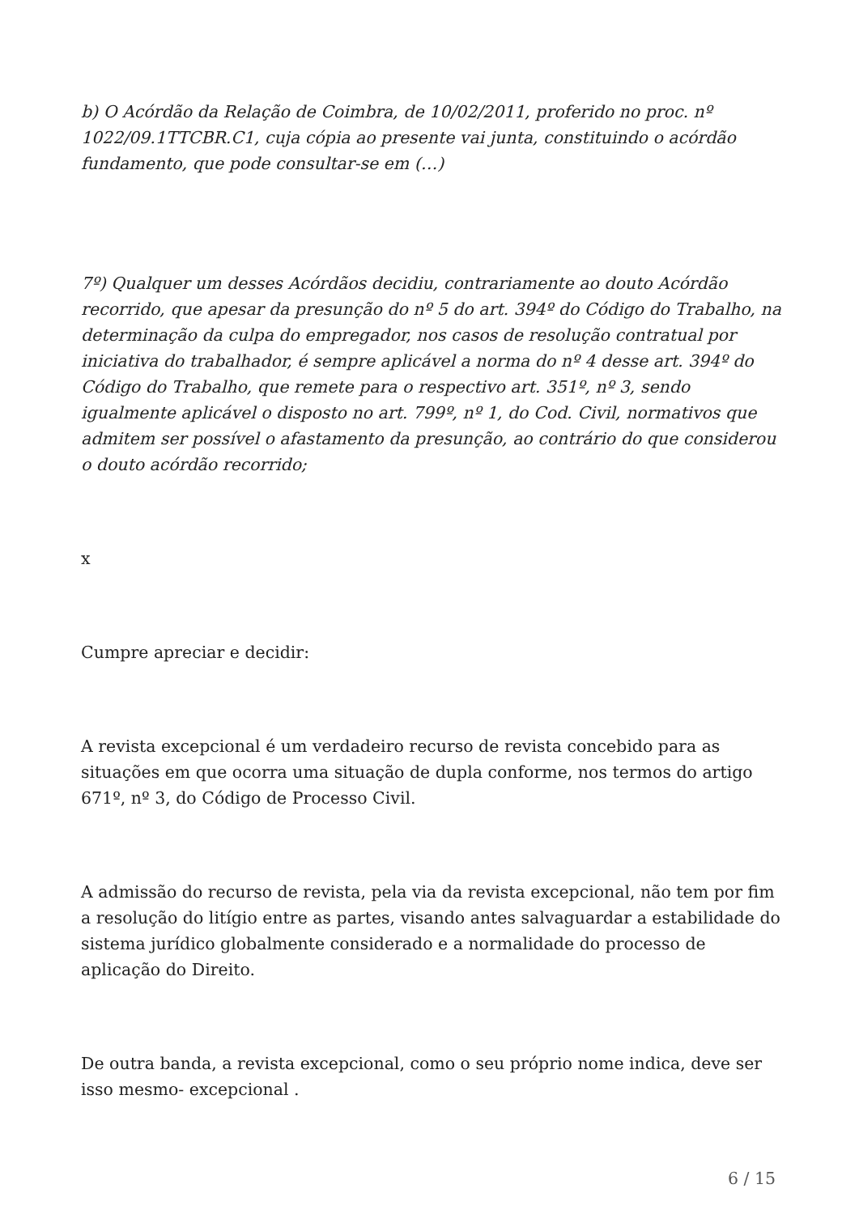b) O Acórdão da Relação de Coimbra, de 10/02/2011, proferido no proc. nº 1022/09.1TTCBR.C1, cuja cópia ao presente vai junta, constituindo o acórdão fundamento, que pode consultar-se em (…)
7º) Qualquer um desses Acórdãos decidiu, contrariamente ao douto Acórdão recorrido, que apesar da presunção do nº 5 do art. 394º do Código do Trabalho, na determinação da culpa do empregador, nos casos de resolução contratual por iniciativa do trabalhador, é sempre aplicável a norma do nº 4 desse art. 394º do Código do Trabalho, que remete para o respectivo art. 351º, nº 3, sendo igualmente aplicável o disposto no art. 799º, nº 1, do Cod. Civil, normativos que admitem ser possível o afastamento da presunção, ao contrário do que considerou o douto acórdão recorrido;
x
Cumpre apreciar e decidir:
A revista excepcional é um verdadeiro recurso de revista concebido para as situações em que ocorra uma situação de dupla conforme, nos termos do artigo 671º, nº 3, do Código de Processo Civil.
A admissão do recurso de revista, pela via da revista excepcional, não tem por fim a resolução do litígio entre as partes, visando antes salvaguardar a estabilidade do sistema jurídico globalmente considerado e a normalidade do processo de aplicação do Direito.
De outra banda, a revista excepcional, como o seu próprio nome indica, deve ser isso mesmo- excepcional .
6 / 15